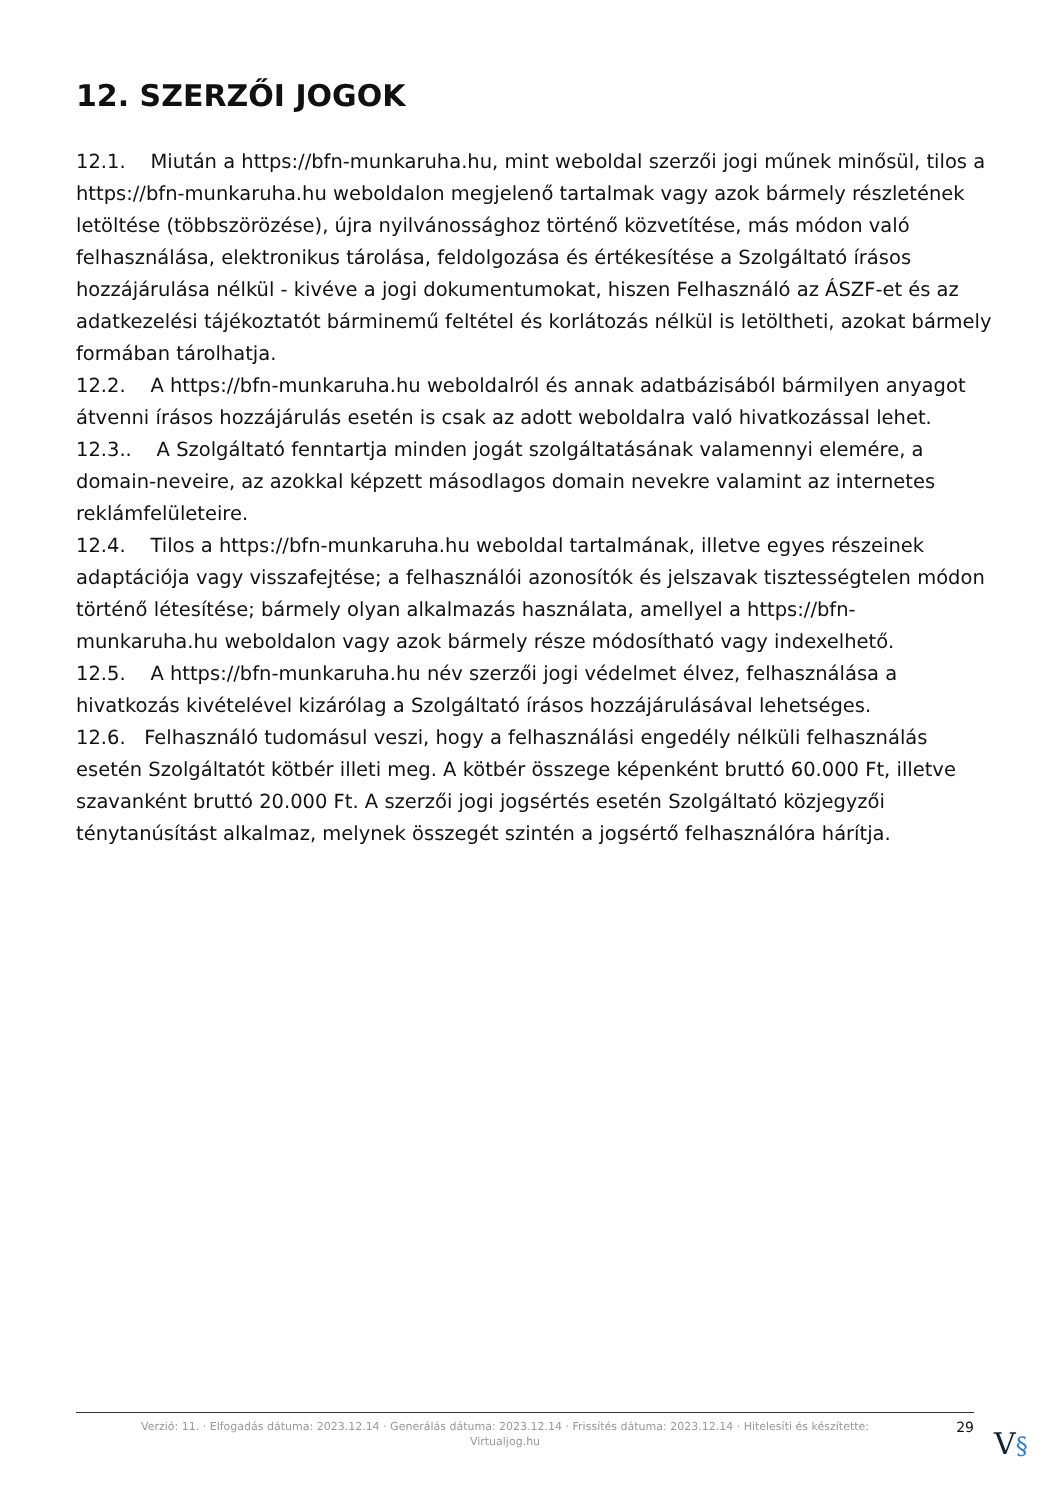12. SZERZŐI JOGOK
12.1. Miután a https://bfn-munkaruha.hu, mint weboldal szerzői jogi műnek minősül, tilos a https://bfn-munkaruha.hu weboldalon megjelenő tartalmak vagy azok bármely részletének letöltése (többszörözése), újra nyilvánossághoz történő közvetítése, más módon való felhasználása, elektronikus tárolása, feldolgozása és értékesítése a Szolgáltató írásos hozzájárulása nélkül - kivéve a jogi dokumentumokat, hiszen Felhasználó az ÁSZF-et és az adatkezelési tájékoztatót bárminemű feltétel és korlátozás nélkül is letöltheti, azokat bármely formában tárolhatja.
12.2. A https://bfn-munkaruha.hu weboldalról és annak adatbázisából bármilyen anyagot átvenni írásos hozzájárulás esetén is csak az adott weboldalra való hivatkozással lehet.
12.3.. A Szolgáltató fenntartja minden jogát szolgáltatásának valamennyi elemére, a domain-neveire, az azokkal képzett másodlagos domain nevekre valamint az internetes reklámfelületeire.
12.4. Tilos a https://bfn-munkaruha.hu weboldal tartalmának, illetve egyes részeinek adaptációja vagy visszafejtése; a felhasználói azonosítók és jelszavak tisztességtelen módon történő létesítése; bármely olyan alkalmazás használata, amellyel a https://bfn-munkaruha.hu weboldalon vagy azok bármely része módosítható vagy indexelhető.
12.5. A https://bfn-munkaruha.hu név szerzői jogi védelmet élvez, felhasználása a hivatkozás kivételével kizárólag a Szolgáltató írásos hozzájárulásával lehetséges.
12.6. Felhasználó tudomásul veszi, hogy a felhasználási engedély nélküli felhasználás esetén Szolgáltatót kötbér illeti meg. A kötbér összege képenként bruttó 60.000 Ft, illetve szavanként bruttó 20.000 Ft. A szerzői jogi jogsértés esetén Szolgáltató közjegyzői ténytanúsítást alkalmaz, melynek összegét szintén a jogsértő felhasználóra hárítja.
Verzió: 11. · Elfogadás dátuma: 2023.12.14 · Generálás dátuma: 2023.12.14 · Frissítés dátuma: 2023.12.14 · Hitelesíti és készítette:
Virtualjog.hu
29
V§